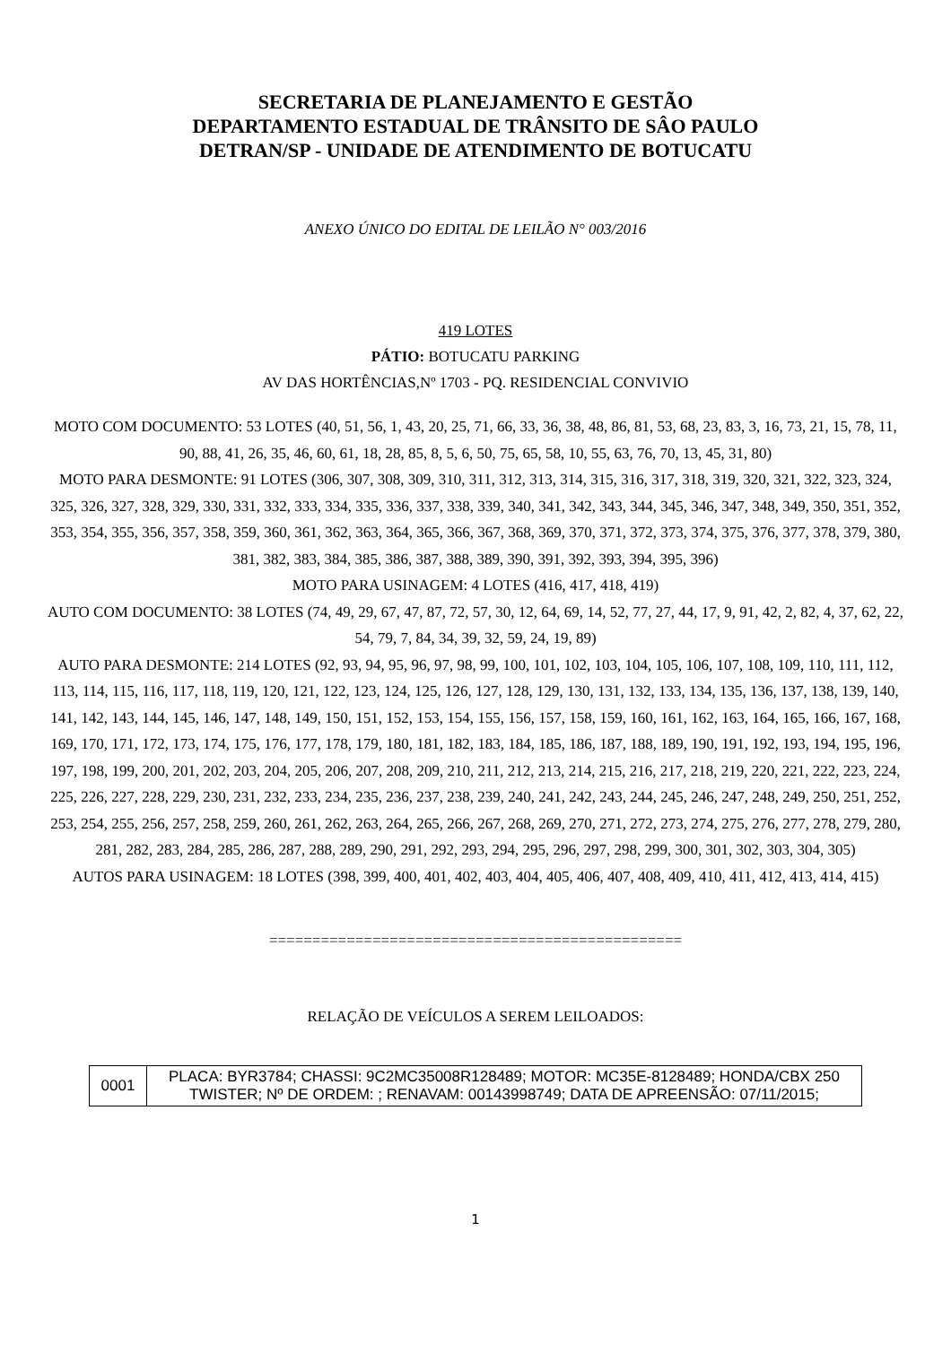SECRETARIA DE PLANEJAMENTO E GESTÃO
DEPARTAMENTO ESTADUAL DE TRÂNSITO DE SÂO PAULO
DETRAN/SP - UNIDADE DE ATENDIMENTO DE BOTUCATU
ANEXO ÚNICO DO EDITAL DE LEILÃO N° 003/2016
419 LOTES
PÁTIO: BOTUCATU PARKING
AV DAS HORTÊNCIAS,Nº 1703 - PQ. RESIDENCIAL CONVIVIO
MOTO COM DOCUMENTO: 53 LOTES (40, 51, 56, 1, 43, 20, 25, 71, 66, 33, 36, 38, 48, 86, 81, 53, 68, 23, 83, 3, 16, 73, 21, 15, 78, 11, 90, 88, 41, 26, 35, 46, 60, 61, 18, 28, 85, 8, 5, 6, 50, 75, 65, 58, 10, 55, 63, 76, 70, 13, 45, 31, 80)
MOTO PARA DESMONTE: 91 LOTES (306, 307, 308, 309, 310, 311, 312, 313, 314, 315, 316, 317, 318, 319, 320, 321, 322, 323, 324, 325, 326, 327, 328, 329, 330, 331, 332, 333, 334, 335, 336, 337, 338, 339, 340, 341, 342, 343, 344, 345, 346, 347, 348, 349, 350, 351, 352, 353, 354, 355, 356, 357, 358, 359, 360, 361, 362, 363, 364, 365, 366, 367, 368, 369, 370, 371, 372, 373, 374, 375, 376, 377, 378, 379, 380, 381, 382, 383, 384, 385, 386, 387, 388, 389, 390, 391, 392, 393, 394, 395, 396)
MOTO PARA USINAGEM: 4 LOTES (416, 417, 418, 419)
AUTO COM DOCUMENTO: 38 LOTES (74, 49, 29, 67, 47, 87, 72, 57, 30, 12, 64, 69, 14, 52, 77, 27, 44, 17, 9, 91, 42, 2, 82, 4, 37, 62, 22, 54, 79, 7, 84, 34, 39, 32, 59, 24, 19, 89)
AUTO PARA DESMONTE: 214 LOTES (92, 93, 94, 95, 96, 97, 98, 99, 100, 101, 102, 103, 104, 105, 106, 107, 108, 109, 110, 111, 112, 113, 114, 115, 116, 117, 118, 119, 120, 121, 122, 123, 124, 125, 126, 127, 128, 129, 130, 131, 132, 133, 134, 135, 136, 137, 138, 139, 140, 141, 142, 143, 144, 145, 146, 147, 148, 149, 150, 151, 152, 153, 154, 155, 156, 157, 158, 159, 160, 161, 162, 163, 164, 165, 166, 167, 168, 169, 170, 171, 172, 173, 174, 175, 176, 177, 178, 179, 180, 181, 182, 183, 184, 185, 186, 187, 188, 189, 190, 191, 192, 193, 194, 195, 196, 197, 198, 199, 200, 201, 202, 203, 204, 205, 206, 207, 208, 209, 210, 211, 212, 213, 214, 215, 216, 217, 218, 219, 220, 221, 222, 223, 224, 225, 226, 227, 228, 229, 230, 231, 232, 233, 234, 235, 236, 237, 238, 239, 240, 241, 242, 243, 244, 245, 246, 247, 248, 249, 250, 251, 252, 253, 254, 255, 256, 257, 258, 259, 260, 261, 262, 263, 264, 265, 266, 267, 268, 269, 270, 271, 272, 273, 274, 275, 276, 277, 278, 279, 280, 281, 282, 283, 284, 285, 286, 287, 288, 289, 290, 291, 292, 293, 294, 295, 296, 297, 298, 299, 300, 301, 302, 303, 304, 305)
AUTOS PARA USINAGEM: 18 LOTES (398, 399, 400, 401, 402, 403, 404, 405, 406, 407, 408, 409, 410, 411, 412, 413, 414, 415)
================================================
RELAÇÃO DE VEÍCULOS A SEREM LEILOADOS:
| 0001 | PLACA: BYR3784; CHASSI: 9C2MC35008R128489; MOTOR: MC35E-8128489; HONDA/CBX 250 TWISTER; Nº DE ORDEM: ; RENAVAM: 00143998749; DATA DE APREENSÃO: 07/11/2015; |
1